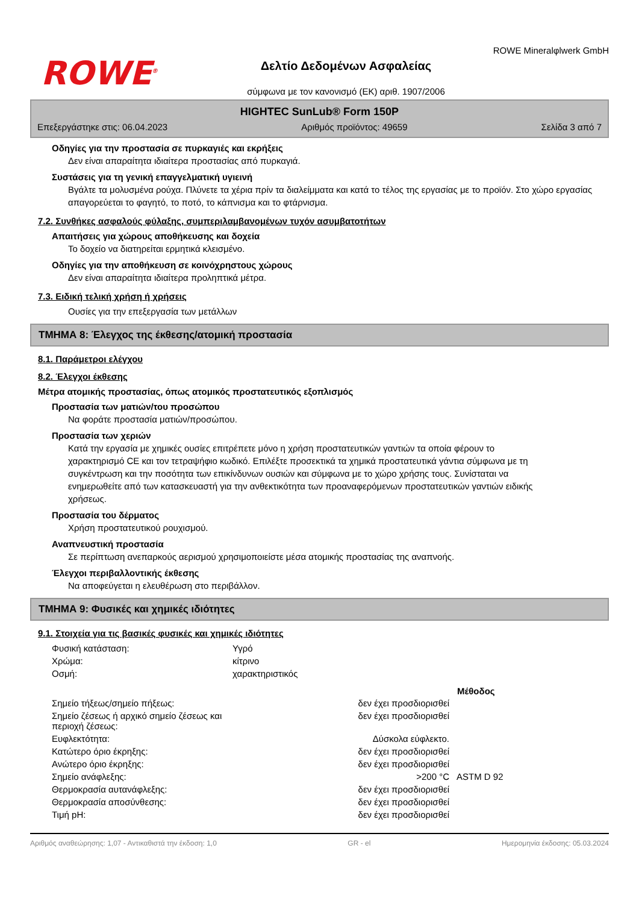ROWE<sup>®</sup>
Δελτίο Δεδομένων Ασφαλείας
σύμφωνα με τον κανονισμό (ΕΚ) αριθ. 1907/2006
ROWE Mineralφlwerk GmbH
HIGHTEC SunLub® Form 150P
Επεξεργάστηκε στις: 06.04.2023 Αριθμός προϊόντος: 49659 Σελίδα 3 από 7
Οδηγίες για την προστασία σε πυρκαγιές και εκρήξεις
Δεν είναι απαραίτητα ιδιαίτερα προστασίας από πυρκαγιά.
Συστάσεις για τη γενική επαγγελματική υγιεινή
Βγάλτε τα μολυσμένα ρούχα. Πλύνετε τα χέρια πρίν τα διαλείμματα και κατά το τέλος της εργασίας με το προϊόν. Στο χώρο εργασίας απαγορεύεται το φαγητό, το ποτό, το κάπνισμα και το φτάρνισμα.
7.2. Συνθήκες ασφαλούς φύλαξης, συμπεριλαμβανομένων τυχόν ασυμβατοτήτων
Απαιτήσεις για χώρους αποθήκευσης και δοχεία
Το δοχείο να διατηρείται ερμητικά κλεισμένο.
Οδηγίες για την αποθήκευση σε κοινόχρηστους χώρους
Δεν είναι απαραίτητα ιδιαίτερα προληπτικά μέτρα.
7.3. Ειδική τελική χρήση ή χρήσεις
Ουσίες για την επεξεργασία των μετάλλων
ΤΜΗΜΑ 8: Έλεγχος της έκθεσης/ατομική προστασία
8.1. Παράμετροι ελέγχου
8.2. Έλεγχοι έκθεσης
Μέτρα ατομικής προστασίας, όπως ατομικός προστατευτικός εξοπλισμός
Προστασία των ματιών/του προσώπου
Να φοράτε προστασία ματιών/προσώπου.
Προστασία των χεριών
Κατά την εργασία με χημικές ουσίες επιτρέπετε μόνο η χρήση προστατευτικών γαντιών τα οποία φέρουν το χαρακτηρισμό CE και τον τετραψήφιο κωδικό. Επιλέξτε προσεκτικά τα χημικά προστατευτικά γάντια σύμφωνα με τη συγκέντρωση και την ποσότητα των επικίνδυνων ουσιών και σύμφωνα με το χώρο χρήσης τους. Συνίσταται να ενημερωθείτε από των κατασκευαστή για την ανθεκτικότητα των προαναφερόμενων προστατευτικών γαντιών ειδικής χρήσεως.
Προστασία του δέρματος
Χρήση προστατευτικού ρουχισμού.
Αναπνευστική προστασία
Σε περίπτωση ανεπαρκούς αερισμού χρησιμοποιείστε μέσα ατομικής προστασίας της αναπνοής.
Έλεγχοι περιβαλλοντικής έκθεσης
Να αποφεύγεται η ελευθέρωση στο περιβάλλον.
ΤΜΗΜΑ 9: Φυσικές και χημικές ιδιότητες
9.1. Στοιχεία για τις βασικές φυσικές και χημικές ιδιότητες
| Φυσική κατάσταση: | Υγρό | | |
| Χρώμα: | κίτρινο | | |
| Οσμή: | χαρακτηριστικός | | |
| | | | Μέθοδος |
| Σημείο τήξεως/σημείο πήξεως: | | δεν έχει προσδιορισθεί | |
| Σημείο ζέσεως ή αρχικό σημείο ζέσεως και περιοχή ζέσεως: | | δεν έχει προσδιορισθεί | |
| Ευφλεκτότητα: | | Δύσκολα εύφλεκτο. | |
| Κατώτερο όριο έκρηξης: | | δεν έχει προσδιορισθεί | |
| Ανώτερο όριο έκρηξης: | | δεν έχει προσδιορισθεί | |
| Σημείο ανάφλεξης: | | >200 °C | ASTM D 92 |
| Θερμοκρασία αυτανάφλεξης: | | δεν έχει προσδιορισθεί | |
| Θερμοκρασία αποσύνθεσης: | | δεν έχει προσδιορισθεί | |
| Τιμή pH: | | δεν έχει προσδιορισθεί | |
Αριθμός αναθεώρησης: 1,07 - Αντικαθιστά την έκδοση: 1,0 GR - el Ημερομηνία έκδοσης: 05.03.2024